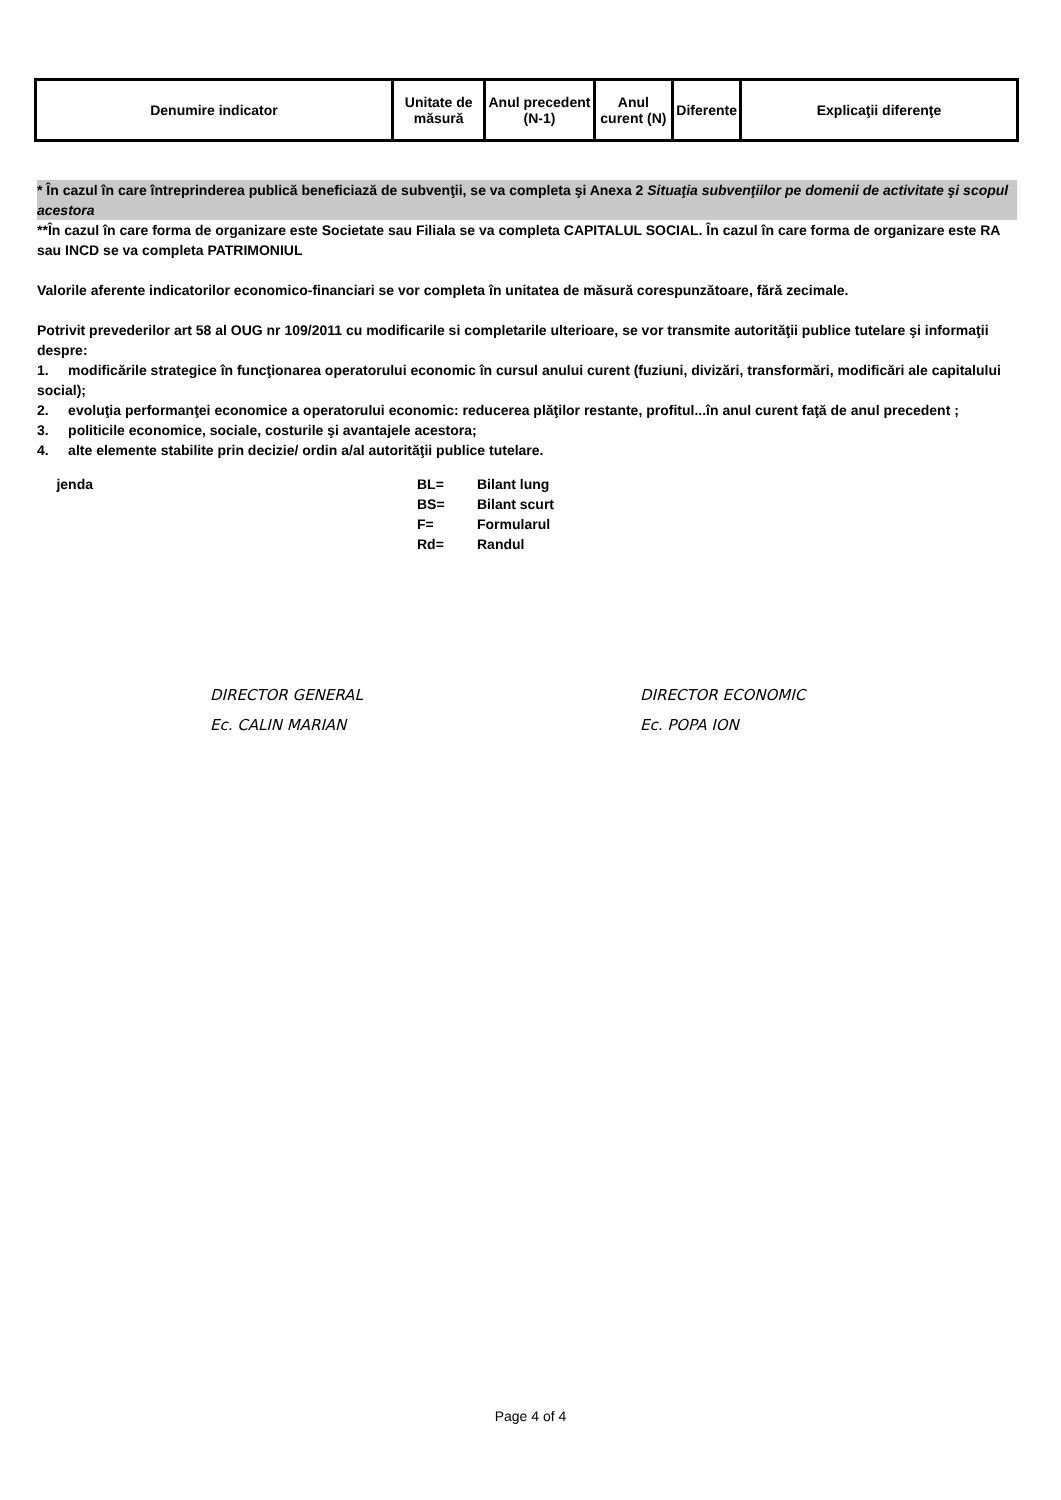| Denumire indicator | Unitate de măsură | Anul precedent (N-1) | Anul curent (N) | Diferente | Explicaţii diferenţe |
| --- | --- | --- | --- | --- | --- |
* În cazul în care întreprinderea publică beneficiază de subvenţii, se va completa şi Anexa 2 Situaţia subvenţiilor pe domenii de activitate şi scopul acestora
**În cazul în care forma de organizare este Societate sau Filiala se va completa CAPITALUL SOCIAL. În cazul în care forma de organizare este RA sau INCD se va completa PATRIMONIUL
Valorile aferente indicatorilor economico-financiari se vor completa în unitatea de măsură corespunzătoare, fără zecimale.
Potrivit prevederilor art 58 al OUG nr 109/2011 cu modificarile si completarile ulterioare, se vor transmite autorităţii publice tutelare şi informaţii despre:
1. modificările strategice în funcţionarea operatorului economic în cursul anului curent (fuziuni, divizări, transformări, modificări ale capitalului social);
2. evoluţia performanţei economice a operatorului economic: reducerea plăţilor restante, profitul...în anul curent faţă de anul precedent ;
3. politicile economice, sociale, costurile şi avantajele acestora;
4. alte elemente stabilite prin decizie/ ordin a/al autorităţii publice tutelare.
jenda BL= Bilant lung BS= Bilant scurt F= Formularul Rd= Randul
DIRECTOR GENERAL
Ec. CALIN MARIAN
DIRECTOR ECONOMIC
Ec. POPA ION
Page 4 of 4